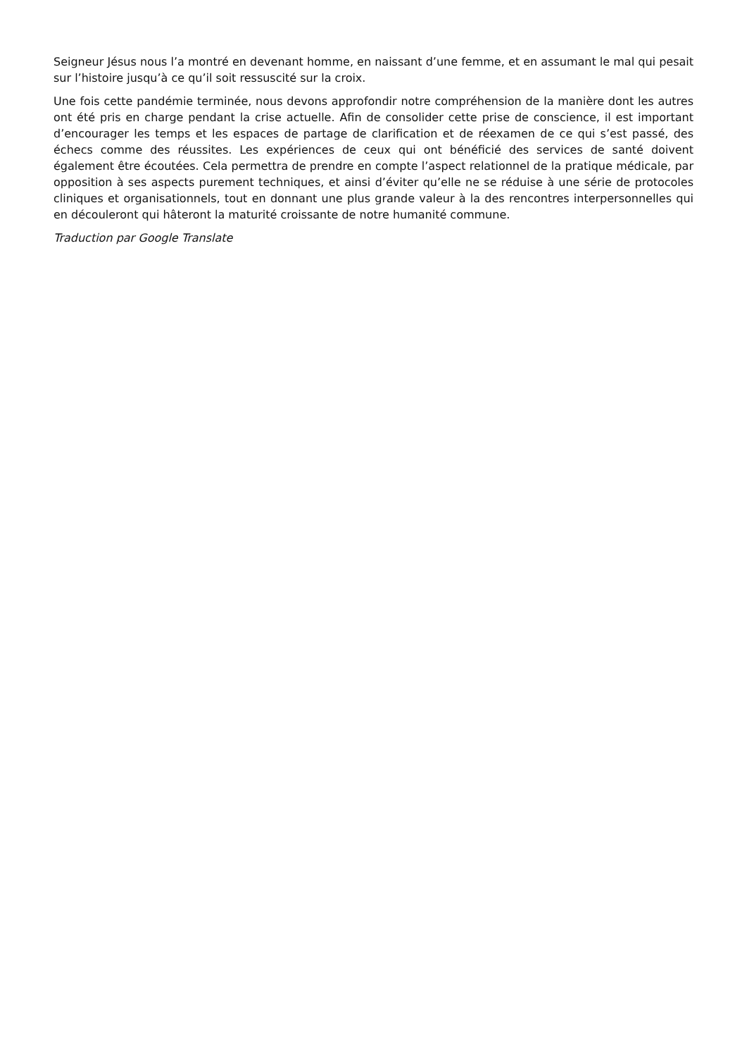Seigneur Jésus nous l’a montré en devenant homme, en naissant d’une femme, et en assumant le mal qui pesait sur l’histoire jusqu’à ce qu’il soit ressuscité sur la croix.
Une fois cette pandémie terminée, nous devons approfondir notre compréhension de la manière dont les autres ont été pris en charge pendant la crise actuelle. Afin de consolider cette prise de conscience, il est important d’encourager les temps et les espaces de partage de clarification et de réexamen de ce qui s’est passé, des échecs comme des réussites. Les expériences de ceux qui ont bénéficié des services de santé doivent également être écoutées. Cela permettra de prendre en compte l’aspect relationnel de la pratique médicale, par opposition à ses aspects purement techniques, et ainsi d’éviter qu’elle ne se réduise à une série de protocoles cliniques et organisationnels, tout en donnant une plus grande valeur à la des rencontres interpersonnelles qui en découleront qui hâteront la maturité croissante de notre humanité commune.
Traduction par Google Translate